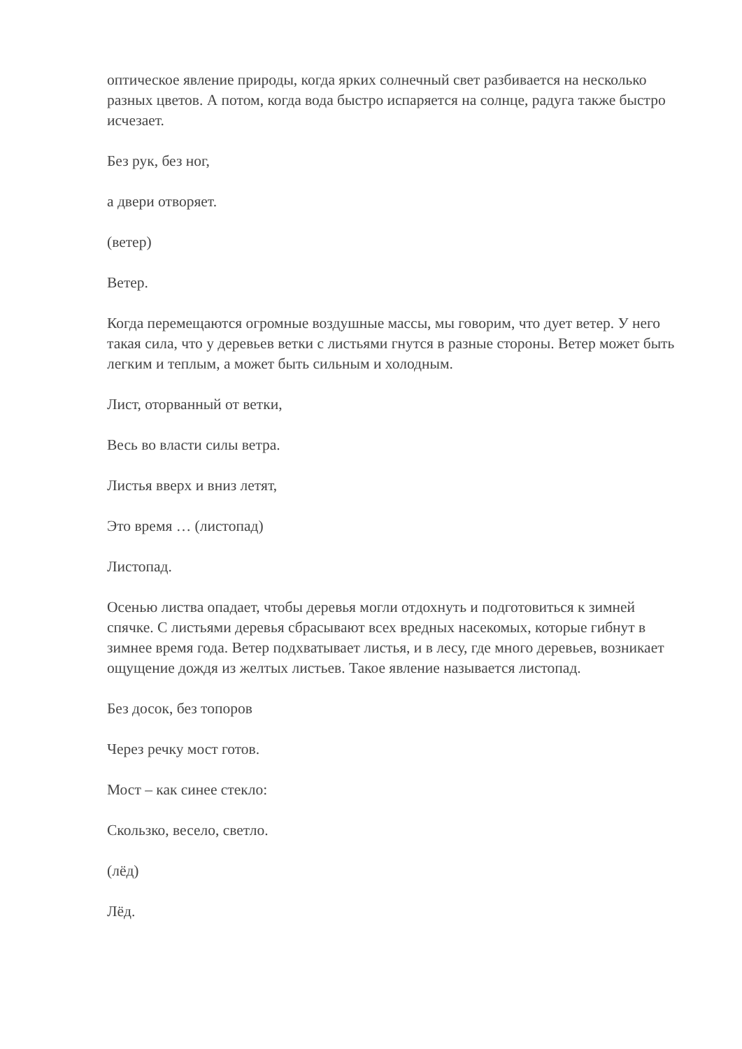оптическое явление природы, когда ярких солнечный свет разбивается на несколько разных цветов. А потом, когда вода быстро испаряется на солнце, радуга также быстро исчезает.
Без рук, без ног,
а двери отворяет.
(ветер)
Ветер.
Когда перемещаются огромные воздушные массы, мы говорим, что дует ветер. У него такая сила, что у деревьев ветки с листьями гнутся в разные стороны. Ветер может быть легким и теплым, а может быть сильным и холодным.
Лист, оторванный от ветки,
Весь во власти силы ветра.
Листья вверх и вниз летят,
Это время … (листопад)
Листопад.
Осенью листва опадает, чтобы деревья могли отдохнуть и подготовиться к зимней спячке. С листьями деревья сбрасывают всех вредных насекомых, которые гибнут в зимнее время года. Ветер подхватывает листья, и в лесу, где много деревьев, возникает ощущение дождя из желтых листьев. Такое явление называется листопад.
Без досок, без топоров
Через речку мост готов.
Мост – как синее стекло:
Скользко, весело, светло.
(лёд)
Лёд.